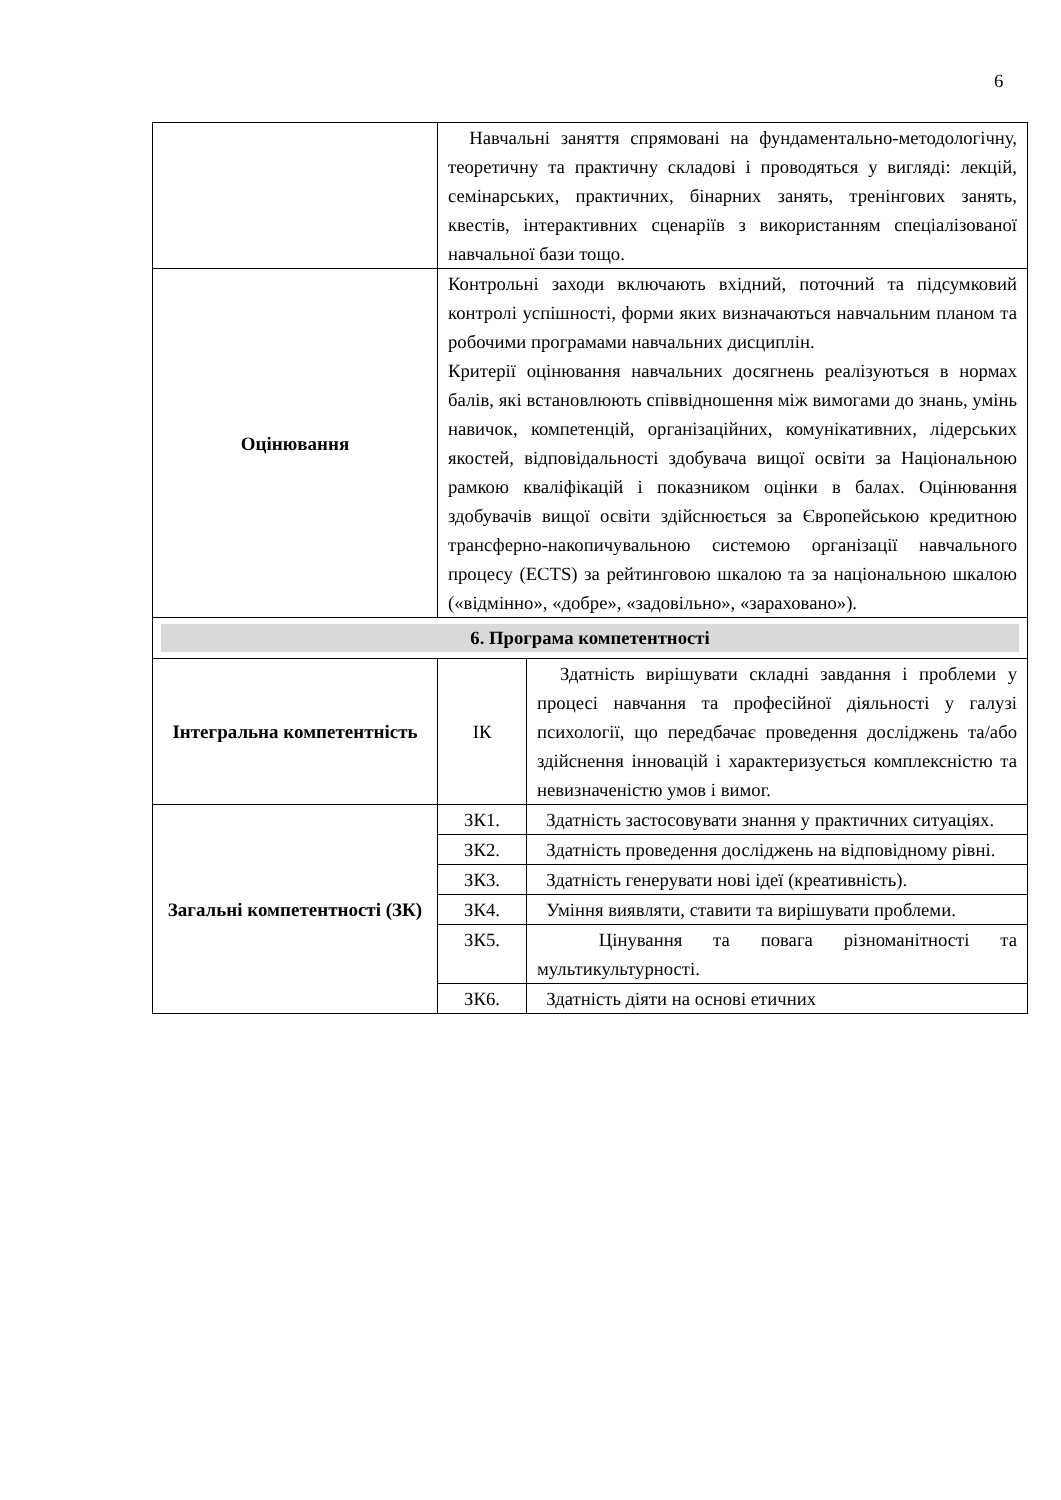6
| | Навчальні заняття спрямовані на фундаментально-методологічну, теоретичну та практичну складові і проводяться у вигляді: лекцій, семінарських, практичних, бінарних занять, тренінгових занять, квестів, інтерактивних сценаріїв з використанням спеціалізованої навчальної бази тощо. | |
| Оцінювання | Контрольні заходи включають вхідний, поточний та підсумковий контролі успішності, форми яких визначаються навчальним планом та робочими програмами навчальних дисциплін. Критерії оцінювання навчальних досягнень реалізуються в нормах балів, які встановлюють співвідношення між вимогами до знань, умінь навичок, компетенцій, організаційних, комунікативних, лідерських якостей, відповідальності здобувача вищої освіти за Національною рамкою кваліфікацій і показником оцінки в балах. Оцінювання здобувачів вищої освіти здійснюється за Європейською кредитною трансферно-накопичувальною системою організації навчального процесу (ECTS) за рейтинговою шкалою та за національною шкалою («відмінно», «добре», «задовільно», «зараховано»). | |
| 6. Програма компетентності | | |
| Інтегральна компетентність | ІК | Здатність вирішувати складні завдання і проблеми у процесі навчання та професійної діяльності у галузі психології, що передбачає проведення досліджень та/або здійснення інновацій і характеризується комплексністю та невизначеністю умов і вимог. |
| Загальні компетентності (ЗК) | ЗК1. | Здатність застосовувати знання у практичних ситуаціях. |
| | ЗК2. | Здатність проведення досліджень на відповідному рівні. |
| | ЗК3. | Здатність генерувати нові ідеї (креативність). |
| | ЗК4. | Уміння виявляти, ставити та вирішувати проблеми. |
| | ЗК5. | Цінування та повага різноманітності та мультикультурності. |
| | ЗК6. | Здатність діяти на основі етичних |